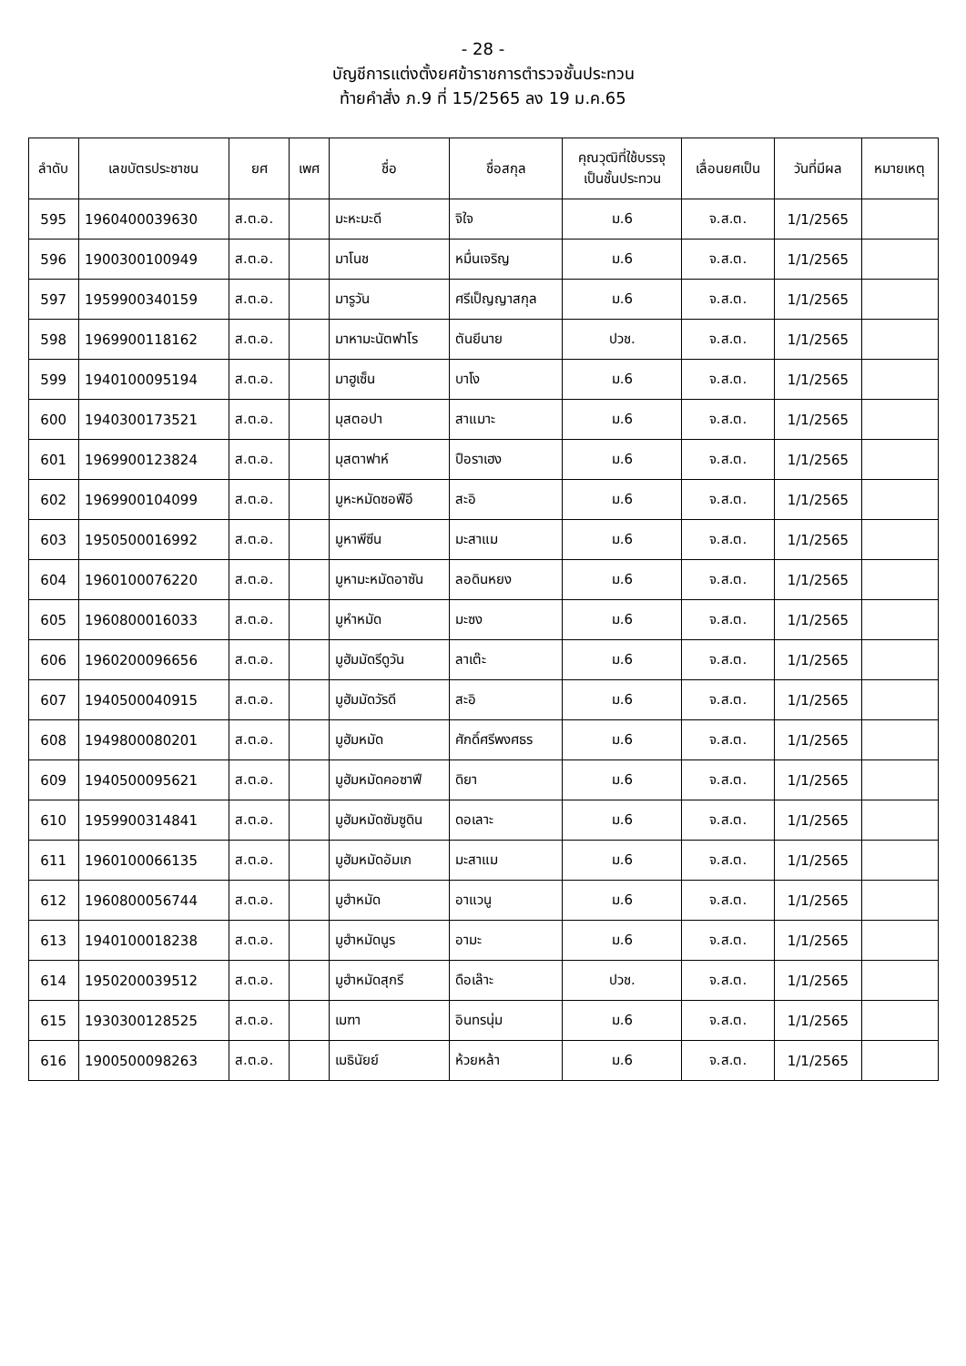- 28 -
บัญชีการแต่งตั้งยศข้าราชการตำรวจชั้นประทวน
ท้ายคำสั่ง ภ.9 ที่ 15/2565 ลง 19 ม.ค.65
| ลำดับ | เลขบัตรประชาชน | ยศ | เพศ | ชื่อ | ชื่อสกุล | คุณวุฒิที่ใช้บรรจุ เป็นชั้นประทวน | เลื่อนยศเป็น | วันที่มีผล | หมายเหตุ |
| --- | --- | --- | --- | --- | --- | --- | --- | --- | --- |
| 595 | 1960400039630 | ส.ต.อ. | | มะหะมะดี | จิใจ | ม.6 | จ.ส.ต. | 1/1/2565 | |
| 596 | 1900300100949 | ส.ต.อ. | | มาโนช | หมื่นเจริญ | ม.6 | จ.ส.ต. | 1/1/2565 | |
| 597 | 1959900340159 | ส.ต.อ. | | มารูวัน | ศรีเป็ญญาสกุล | ม.6 | จ.ส.ต. | 1/1/2565 | |
| 598 | 1969900118162 | ส.ต.อ. | | มาหามะนัตฟาโร | ตันยีนาย | ปวช. | จ.ส.ต. | 1/1/2565 | |
| 599 | 1940100095194 | ส.ต.อ. | | มาฮูเซ็น | บาโง | ม.6 | จ.ส.ต. | 1/1/2565 | |
| 600 | 1940300173521 | ส.ต.อ. | | มุสตอปา | สาแมาะ | ม.6 | จ.ส.ต. | 1/1/2565 | |
| 601 | 1969900123824 | ส.ต.อ. | | มุสตาฟาห์ | ปือราเฮง | ม.6 | จ.ส.ต. | 1/1/2565 | |
| 602 | 1969900104099 | ส.ต.อ. | | มูหะหมัดซอฟีอี | สะอิ | ม.6 | จ.ส.ต. | 1/1/2565 | |
| 603 | 1950500016992 | ส.ต.อ. | | มูหาพีซีน | มะสาแม | ม.6 | จ.ส.ต. | 1/1/2565 | |
| 604 | 1960100076220 | ส.ต.อ. | | มูหามะหมัดอาซัน | ลอดินหยง | ม.6 | จ.ส.ต. | 1/1/2565 | |
| 605 | 1960800016033 | ส.ต.อ. | | มูหำหมัด | มะซง | ม.6 | จ.ส.ต. | 1/1/2565 | |
| 606 | 1960200096656 | ส.ต.อ. | | มูฮัมมัดรีดูวัน | ลาเต๊ะ | ม.6 | จ.ส.ต. | 1/1/2565 | |
| 607 | 1940500040915 | ส.ต.อ. | | มูฮัมมัดวัรดี | สะอิ | ม.6 | จ.ส.ต. | 1/1/2565 | |
| 608 | 1949800080201 | ส.ต.อ. | | มูฮัมหมัด | ศักดิ์ศรีพงศธร | ม.6 | จ.ส.ต. | 1/1/2565 | |
| 609 | 1940500095621 | ส.ต.อ. | | มูฮัมหมัดคอซาฟี | ดิยา | ม.6 | จ.ส.ต. | 1/1/2565 | |
| 610 | 1959900314841 | ส.ต.อ. | | มูฮัมหมัดซัมซูดิน | ดอเลาะ | ม.6 | จ.ส.ต. | 1/1/2565 | |
| 611 | 1960100066135 | ส.ต.อ. | | มูฮัมหมัดอัมเก | มะสาแม | ม.6 | จ.ส.ต. | 1/1/2565 | |
| 612 | 1960800056744 | ส.ต.อ. | | มูฮำหมัด | อาแวนู | ม.6 | จ.ส.ต. | 1/1/2565 | |
| 613 | 1940100018238 | ส.ต.อ. | | มูฮำหมัดนูร | อามะ | ม.6 | จ.ส.ต. | 1/1/2565 | |
| 614 | 1950200039512 | ส.ต.อ. | | มูฮำหมัดสุกรี | ดือเล๊าะ | ปวช. | จ.ส.ต. | 1/1/2565 | |
| 615 | 1930300128525 | ส.ต.อ. | | เมฑา | อินทรนุ่ม | ม.6 | จ.ส.ต. | 1/1/2565 | |
| 616 | 1900500098263 | ส.ต.อ. | | เมธินัยย์ | ห้วยหล้า | ม.6 | จ.ส.ต. | 1/1/2565 | |